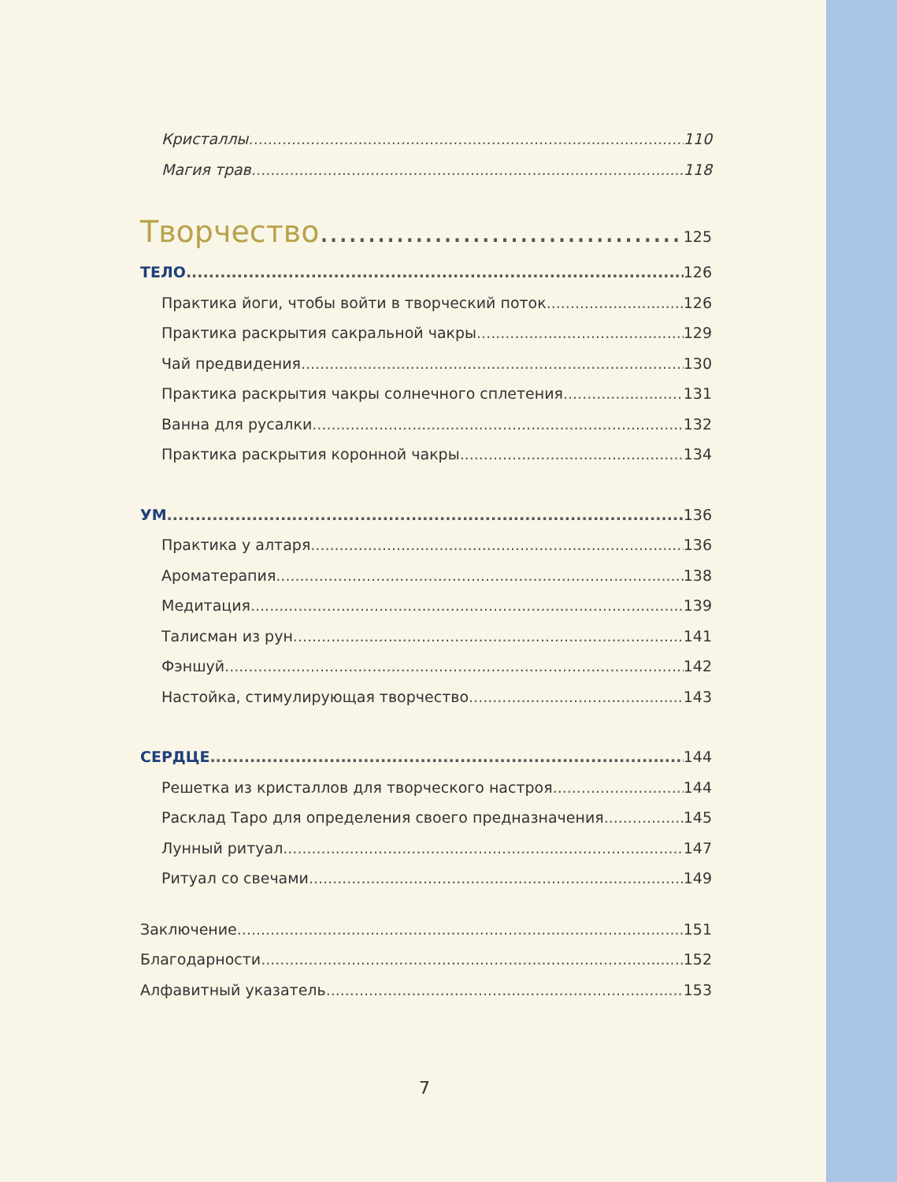Кристаллы 110
Магия трав 118
Творчество 125
ТЕЛО 126
Практика йоги, чтобы войти в творческий поток 126
Практика раскрытия сакральной чакры 129
Чай предвидения 130
Практика раскрытия чакры солнечного сплетения 131
Ванна для русалки 132
Практика раскрытия коронной чакры 134
УМ 136
Практика у алтаря 136
Ароматерапия 138
Медитация 139
Талисман из рун 141
Фэншуй 142
Настойка, стимулирующая творчество 143
СЕРДЦЕ 144
Решетка из кристаллов для творческого настроя 144
Расклад Таро для определения своего предназначения 145
Лунный ритуал 147
Ритуал со свечами 149
Заключение 151
Благодарности 152
Алфавитный указатель 153
7